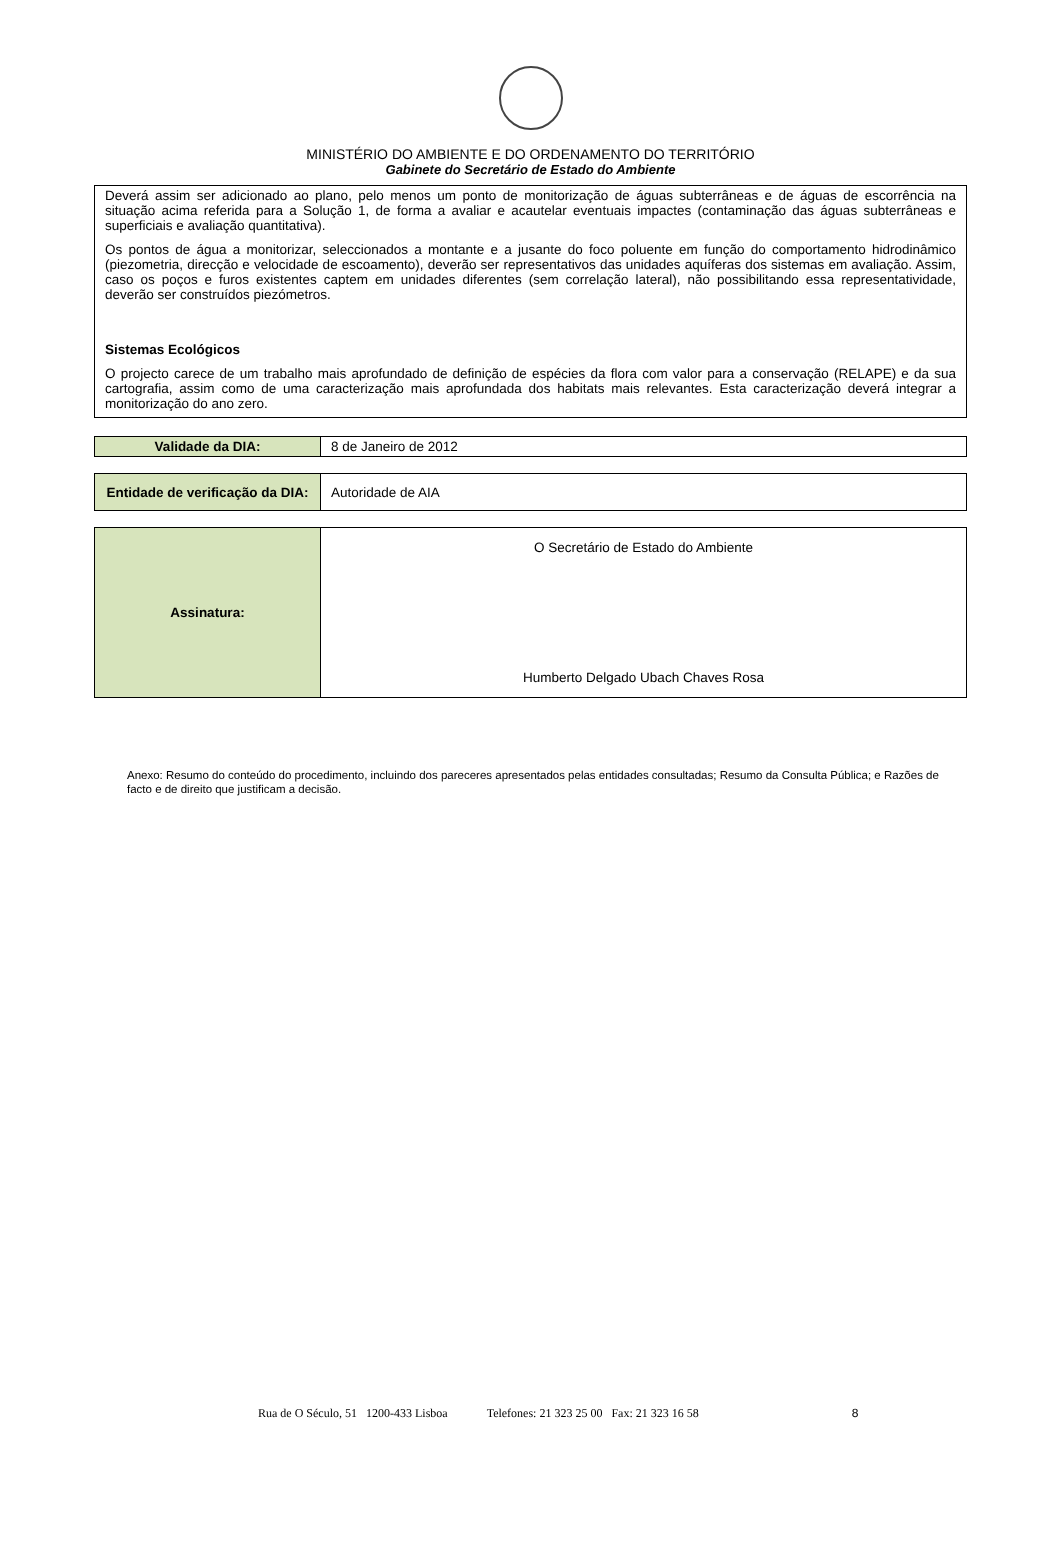MINISTÉRIO DO AMBIENTE E DO ORDENAMENTO DO TERRITÓRIO
Gabinete do Secretário de Estado do Ambiente
Deverá assim ser adicionado ao plano, pelo menos um ponto de monitorização de águas subterrâneas e de águas de escorrência na situação acima referida para a Solução 1, de forma a avaliar e acautelar eventuais impactes (contaminação das águas subterrâneas e superficiais e avaliação quantitativa).
Os pontos de água a monitorizar, seleccionados a montante e a jusante do foco poluente em função do comportamento hidrodinâmico (piezometria, direcção e velocidade de escoamento), deverão ser representativos das unidades aquíferas dos sistemas em avaliação. Assim, caso os poços e furos existentes captem em unidades diferentes (sem correlação lateral), não possibilitando essa representatividade, deverão ser construídos piezómetros.
Sistemas Ecológicos
O projecto carece de um trabalho mais aprofundado de definição de espécies da flora com valor para a conservação (RELAPE) e da sua cartografia, assim como de uma caracterização mais aprofundada dos habitats mais relevantes. Esta caracterização deverá integrar a monitorização do ano zero.
| Validade da DIA: | 8 de Janeiro de 2012 |
| Entidade de verificação da DIA: | Autoridade de AIA |
| Assinatura: | O Secretário de Estado do Ambiente Humberto Delgado Ubach Chaves Rosa |
Anexo: Resumo do conteúdo do procedimento, incluindo dos pareceres apresentados pelas entidades consultadas; Resumo da Consulta Pública; e Razões de facto e de direito que justificam a decisão.
Rua de O Século, 51 1200-433 Lisboa Telefones: 21 323 25 00 Fax: 21 323 16 58 8